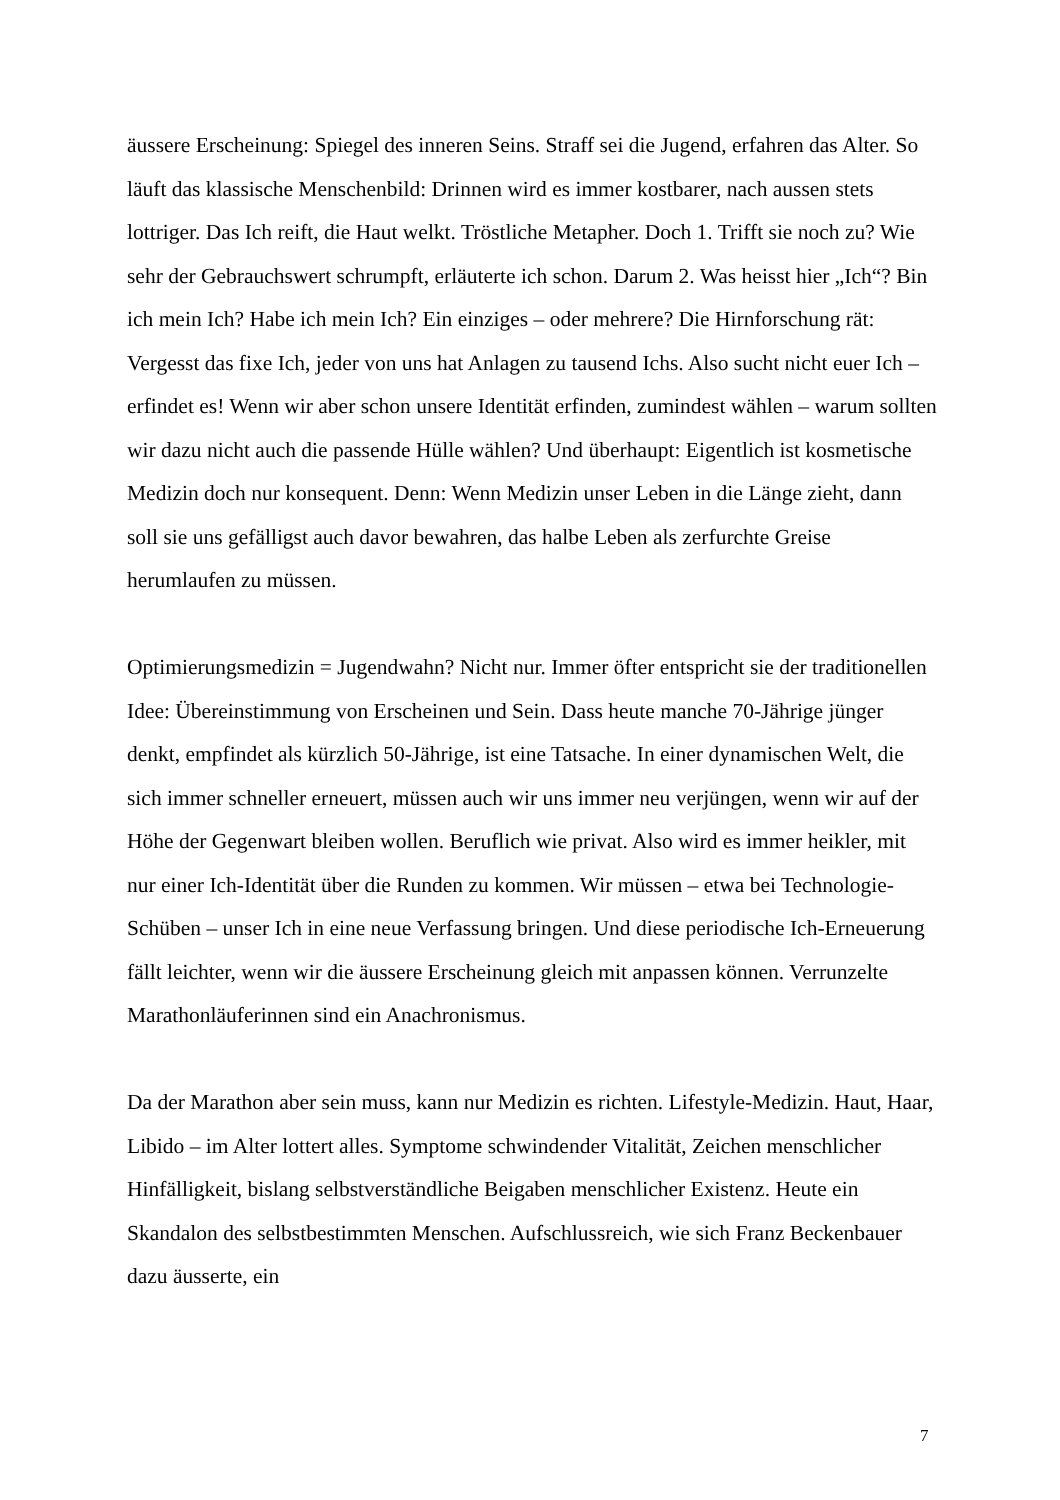äussere Erscheinung: Spiegel des inneren Seins. Straff sei die Jugend, erfahren das Alter. So läuft das klassische Menschenbild: Drinnen wird es immer kostbarer, nach aussen stets lottriger. Das Ich reift, die Haut welkt. Tröstliche Metapher. Doch 1. Trifft sie noch zu? Wie sehr der Gebrauchswert schrumpft, erläuterte ich schon. Darum 2. Was heisst hier „Ich“? Bin ich mein Ich? Habe ich mein Ich? Ein einziges – oder mehrere? Die Hirnforschung rät: Vergesst das fixe Ich, jeder von uns hat Anlagen zu tausend Ichs. Also sucht nicht euer Ich – erfindet es! Wenn wir aber schon unsere Identität erfinden, zumindest wählen – warum sollten wir dazu nicht auch die passende Hülle wählen? Und überhaupt: Eigentlich ist kosmetische Medizin doch nur konsequent. Denn: Wenn Medizin unser Leben in die Länge zieht, dann soll sie uns gefälligst auch davor bewahren, das halbe Leben als zerfurchte Greise herumlaufen zu müssen.
Optimierungsmedizin = Jugendwahn? Nicht nur. Immer öfter entspricht sie der traditionellen Idee: Übereinstimmung von Erscheinen und Sein. Dass heute manche 70-Jährige jünger denkt, empfindet als kürzlich 50-Jährige, ist eine Tatsache. In einer dynamischen Welt, die sich immer schneller erneuert, müssen auch wir uns immer neu verjüngen, wenn wir auf der Höhe der Gegenwart bleiben wollen. Beruflich wie privat. Also wird es immer heikler, mit nur einer Ich-Identität über die Runden zu kommen. Wir müssen – etwa bei Technologie-Schüben – unser Ich in eine neue Verfassung bringen. Und diese periodische Ich-Erneuerung fällt leichter, wenn wir die äussere Erscheinung gleich mit anpassen können. Verrunzelte Marathonläuferinnen sind ein Anachronismus.
Da der Marathon aber sein muss, kann nur Medizin es richten. Lifestyle-Medizin. Haut, Haar, Libido – im Alter lottert alles. Symptome schwindender Vitalität, Zeichen menschlicher Hinfälligkeit, bislang selbstverständliche Beigaben menschlicher Existenz. Heute ein Skandalon des selbstbestimmten Menschen. Aufschlussreich, wie sich Franz Beckenbauer dazu äusserte, ein
7